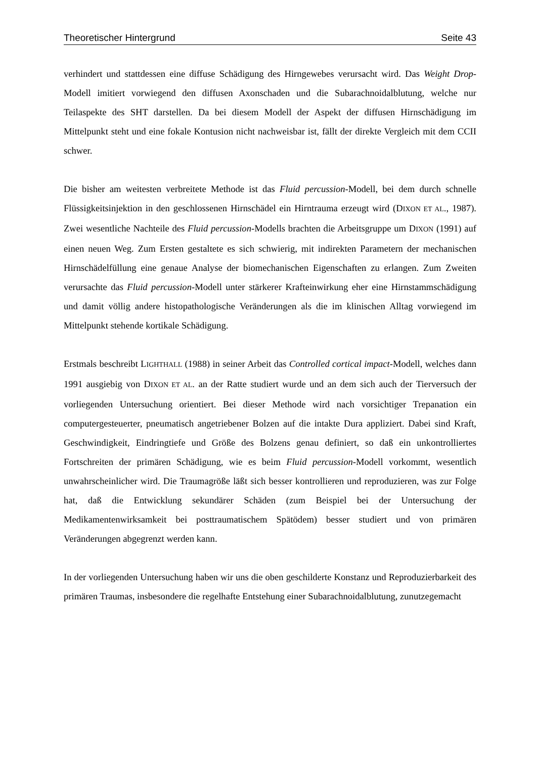Theoretischer Hintergrund Seite 43
verhindert und stattdessen eine diffuse Schädigung des Hirngewebes verursacht wird. Das Weight Drop-Modell imitiert vorwiegend den diffusen Axonschaden und die Subarachnoidalblutung, welche nur Teilaspekte des SHT darstellen. Da bei diesem Modell der Aspekt der diffusen Hirnschädigung im Mittelpunkt steht und eine fokale Kontusion nicht nachweisbar ist, fällt der direkte Vergleich mit dem CCII schwer.
Die bisher am weitesten verbreitete Methode ist das Fluid percussion-Modell, bei dem durch schnelle Flüssigkeitsinjektion in den geschlossenen Hirnschädel ein Hirntrauma erzeugt wird (DIXON ET AL., 1987). Zwei wesentliche Nachteile des Fluid percussion-Modells brachten die Arbeitsgruppe um DIXON (1991) auf einen neuen Weg. Zum Ersten gestaltete es sich schwierig, mit indirekten Parametern der mechanischen Hirnschädelfüllung eine genaue Analyse der biomechanischen Eigenschaften zu erlangen. Zum Zweiten verursachte das Fluid percussion-Modell unter stärkerer Krafteinwirkung eher eine Hirnstammschädigung und damit völlig andere histopathologische Veränderungen als die im klinischen Alltag vorwiegend im Mittelpunkt stehende kortikale Schädigung.
Erstmals beschreibt LIGHTHALL (1988) in seiner Arbeit das Controlled cortical impact-Modell, welches dann 1991 ausgiebig von DIXON ET AL. an der Ratte studiert wurde und an dem sich auch der Tierversuch der vorliegenden Untersuchung orientiert. Bei dieser Methode wird nach vorsichtiger Trepanation ein computergesteuerter, pneumatisch angetriebener Bolzen auf die intakte Dura appliziert. Dabei sind Kraft, Geschwindigkeit, Eindringtiefe und Größe des Bolzens genau definiert, so daß ein unkontrolliertes Fortschreiten der primären Schädigung, wie es beim Fluid percussion-Modell vorkommt, wesentlich unwahrscheinlicher wird. Die Traumagröße läßt sich besser kontrollieren und reproduzieren, was zur Folge hat, daß die Entwicklung sekundärer Schäden (zum Beispiel bei der Untersuchung der Medikamentenwirksamkeit bei posttraumatischem Spätödem) besser studiert und von primären Veränderungen abgegrenzt werden kann.
In der vorliegenden Untersuchung haben wir uns die oben geschilderte Konstanz und Reproduzierbarkeit des primären Traumas, insbesondere die regelhafte Entstehung einer Subarachnoidalblutung, zunutzegemacht